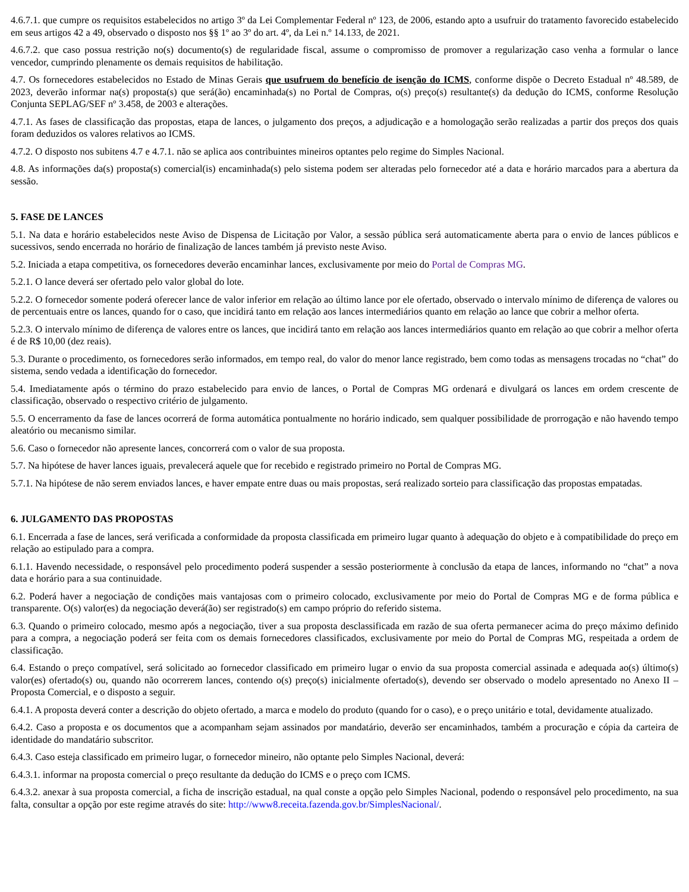4.6.7.1. que cumpre os requisitos estabelecidos no artigo 3º da Lei Complementar Federal nº 123, de 2006, estando apto a usufruir do tratamento favorecido estabelecido em seus artigos 42 a 49, observado o disposto nos §§ 1º ao 3º do art. 4º, da Lei n.º 14.133, de 2021.
4.6.7.2. que caso possua restrição no(s) documento(s) de regularidade fiscal, assume o compromisso de promover a regularização caso venha a formular o lance vencedor, cumprindo plenamente os demais requisitos de habilitação.
4.7. Os fornecedores estabelecidos no Estado de Minas Gerais que usufruem do benefício de isenção do ICMS, conforme dispõe o Decreto Estadual nº 48.589, de 2023, deverão informar na(s) proposta(s) que será(ão) encaminhada(s) no Portal de Compras, o(s) preço(s) resultante(s) da dedução do ICMS, conforme Resolução Conjunta SEPLAG/SEF nº 3.458, de 2003 e alterações.
4.7.1. As fases de classificação das propostas, etapa de lances, o julgamento dos preços, a adjudicação e a homologação serão realizadas a partir dos preços dos quais foram deduzidos os valores relativos ao ICMS.
4.7.2. O disposto nos subitens 4.7 e 4.7.1. não se aplica aos contribuintes mineiros optantes pelo regime do Simples Nacional.
4.8. As informações da(s) proposta(s) comercial(is) encaminhada(s) pelo sistema podem ser alteradas pelo fornecedor até a data e horário marcados para a abertura da sessão.
5. FASE DE LANCES
5.1. Na data e horário estabelecidos neste Aviso de Dispensa de Licitação por Valor, a sessão pública será automaticamente aberta para o envio de lances públicos e sucessivos, sendo encerrada no horário de finalização de lances também já previsto neste Aviso.
5.2. Iniciada a etapa competitiva, os fornecedores deverão encaminhar lances, exclusivamente por meio do Portal de Compras MG.
5.2.1. O lance deverá ser ofertado pelo valor global do lote.
5.2.2. O fornecedor somente poderá oferecer lance de valor inferior em relação ao último lance por ele ofertado, observado o intervalo mínimo de diferença de valores ou de percentuais entre os lances, quando for o caso, que incidirá tanto em relação aos lances intermediários quanto em relação ao lance que cobrir a melhor oferta.
5.2.3. O intervalo mínimo de diferença de valores entre os lances, que incidirá tanto em relação aos lances intermediários quanto em relação ao que cobrir a melhor oferta é de R$ 10,00 (dez reais).
5.3. Durante o procedimento, os fornecedores serão informados, em tempo real, do valor do menor lance registrado, bem como todas as mensagens trocadas no “chat” do sistema, sendo vedada a identificação do fornecedor.
5.4. Imediatamente após o término do prazo estabelecido para envio de lances, o Portal de Compras MG ordenará e divulgará os lances em ordem crescente de classificação, observado o respectivo critério de julgamento.
5.5. O encerramento da fase de lances ocorrerá de forma automática pontualmente no horário indicado, sem qualquer possibilidade de prorrogação e não havendo tempo aleatório ou mecanismo similar.
5.6. Caso o fornecedor não apresente lances, concorrerá com o valor de sua proposta.
5.7. Na hipótese de haver lances iguais, prevalecerá aquele que for recebido e registrado primeiro no Portal de Compras MG.
5.7.1. Na hipótese de não serem enviados lances, e haver empate entre duas ou mais propostas, será realizado sorteio para classificação das propostas empatadas.
6. JULGAMENTO DAS PROPOSTAS
6.1. Encerrada a fase de lances, será verificada a conformidade da proposta classificada em primeiro lugar quanto à adequação do objeto e à compatibilidade do preço em relação ao estipulado para a compra.
6.1.1. Havendo necessidade, o responsável pelo procedimento poderá suspender a sessão posteriormente à conclusão da etapa de lances, informando no “chat” a nova data e horário para a sua continuidade.
6.2. Poderá haver a negociação de condições mais vantajosas com o primeiro colocado, exclusivamente por meio do Portal de Compras MG e de forma pública e transparente. O(s) valor(es) da negociação deverá(ão) ser registrado(s) em campo próprio do referido sistema.
6.3. Quando o primeiro colocado, mesmo após a negociação, tiver a sua proposta desclassificada em razão de sua oferta permanecer acima do preço máximo definido para a compra, a negociação poderá ser feita com os demais fornecedores classificados, exclusivamente por meio do Portal de Compras MG, respeitada a ordem de classificação.
6.4. Estando o preço compatível, será solicitado ao fornecedor classificado em primeiro lugar o envio da sua proposta comercial assinada e adequada ao(s) último(s) valor(es) ofertado(s) ou, quando não ocorrerem lances, contendo o(s) preço(s) inicialmente ofertado(s), devendo ser observado o modelo apresentado no Anexo II – Proposta Comercial, e o disposto a seguir.
6.4.1. A proposta deverá conter a descrição do objeto ofertado, a marca e modelo do produto (quando for o caso), e o preço unitário e total, devidamente atualizado.
6.4.2. Caso a proposta e os documentos que a acompanham sejam assinados por mandatário, deverão ser encaminhados, também a procuração e cópia da carteira de identidade do mandatário subscritor.
6.4.3. Caso esteja classificado em primeiro lugar, o fornecedor mineiro, não optante pelo Simples Nacional, deverá:
6.4.3.1. informar na proposta comercial o preço resultante da dedução do ICMS e o preço com ICMS.
6.4.3.2. anexar à sua proposta comercial, a ficha de inscrição estadual, na qual conste a opção pelo Simples Nacional, podendo o responsável pelo procedimento, na sua falta, consultar a opção por este regime através do site: http://www8.receita.fazenda.gov.br/SimplesNacional/.